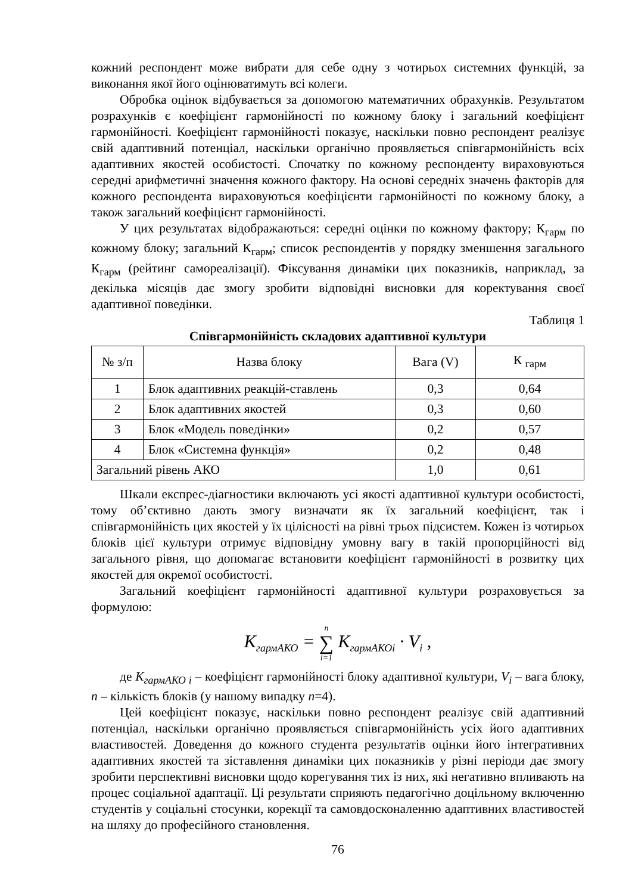кожний респондент може вибрати для себе одну з чотирьох системних функцій, за виконання якої його оцінюватимуть всі колеги.
Обробка оцінок відбувається за допомогою математичних обрахунків. Результатом розрахунків є коефіцієнт гармонійності по кожному блоку і загальний коефіцієнт гармонійності. Коефіцієнт гармонійності показує, наскільки повно респондент реалізує свій адаптивний потенціал, наскільки органічно проявляється співгармонійність всіх адаптивних якостей особистості. Спочатку по кожному респонденту вираховуються середні арифметичні значення кожного фактору. На основі середніх значень факторів для кожного респондента вираховуються коефіцієнти гармонійності по кожному блоку, а також загальний коефіцієнт гармонійності.
У цих результатах відображаються: середні оцінки по кожному фактору; К<sub>гарм</sub> по кожному блоку; загальний К<sub>гарм</sub>; список респондентів у порядку зменшення загального К<sub>гарм</sub> (рейтинг самореалізації). Фіксування динаміки цих показників, наприклад, за декілька місяців дає змогу зробити відповідні висновки для коректування своєї адаптивної поведінки.
Таблиця 1
Співгармонійність складових адаптивної культури
| № з/п | Назва блоку | Вага (V) | К <sub>гарм</sub> |
| --- | --- | --- | --- |
| 1 | Блок адаптивних реакцій-ставлень | 0,3 | 0,64 |
| 2 | Блок адаптивних якостей | 0,3 | 0,60 |
| 3 | Блок «Модель поведінки» | 0,2 | 0,57 |
| 4 | Блок «Системна функція» | 0,2 | 0,48 |
| Загальний рівень АКО | | 1,0 | 0,61 |
Шкали експрес-діагностики включають усі якості адаптивної культури особистості, тому об’єктивно дають змогу визначати як їх загальний коефіцієнт, так і співгармонійність цих якостей у їх цілісності на рівні трьох підсистем. Кожен із чотирьох блоків цієї культури отримує відповідну умовну вагу в такій пропорційності від загального рівня, що допомагає встановити коефіцієнт гармонійності в розвитку цих якостей для окремої особистості.
Загальний коефіцієнт гармонійності адаптивної культури розраховується за формулою:
K<sub>гармАКО</sub> = n
∑
i=1 K<sub>гармАКОi</sub> · V<sub>i</sub> ,
де К<sub>гармАКО i</sub> – коефіцієнт гармонійності блоку адаптивної культури, V<sub>i</sub> – вага блоку, n – кількість блоків (у нашому випадку n=4).
Цей коефіцієнт показує, наскільки повно респондент реалізує свій адаптивний потенціал, наскільки органічно проявляється співгармонійність усіх його адаптивних властивостей. Доведення до кожного студента результатів оцінки його інтегративних адаптивних якостей та зіставлення динаміки цих показників у різні періоди дає змогу зробити перспективні висновки щодо корегування тих із них, які негативно впливають на процес соціальної адаптації. Ці результати сприяють педагогічно доцільному включенню студентів у соціальні стосунки, корекції та самовдосконаленню адаптивних властивостей на шляху до професійного становлення.
76